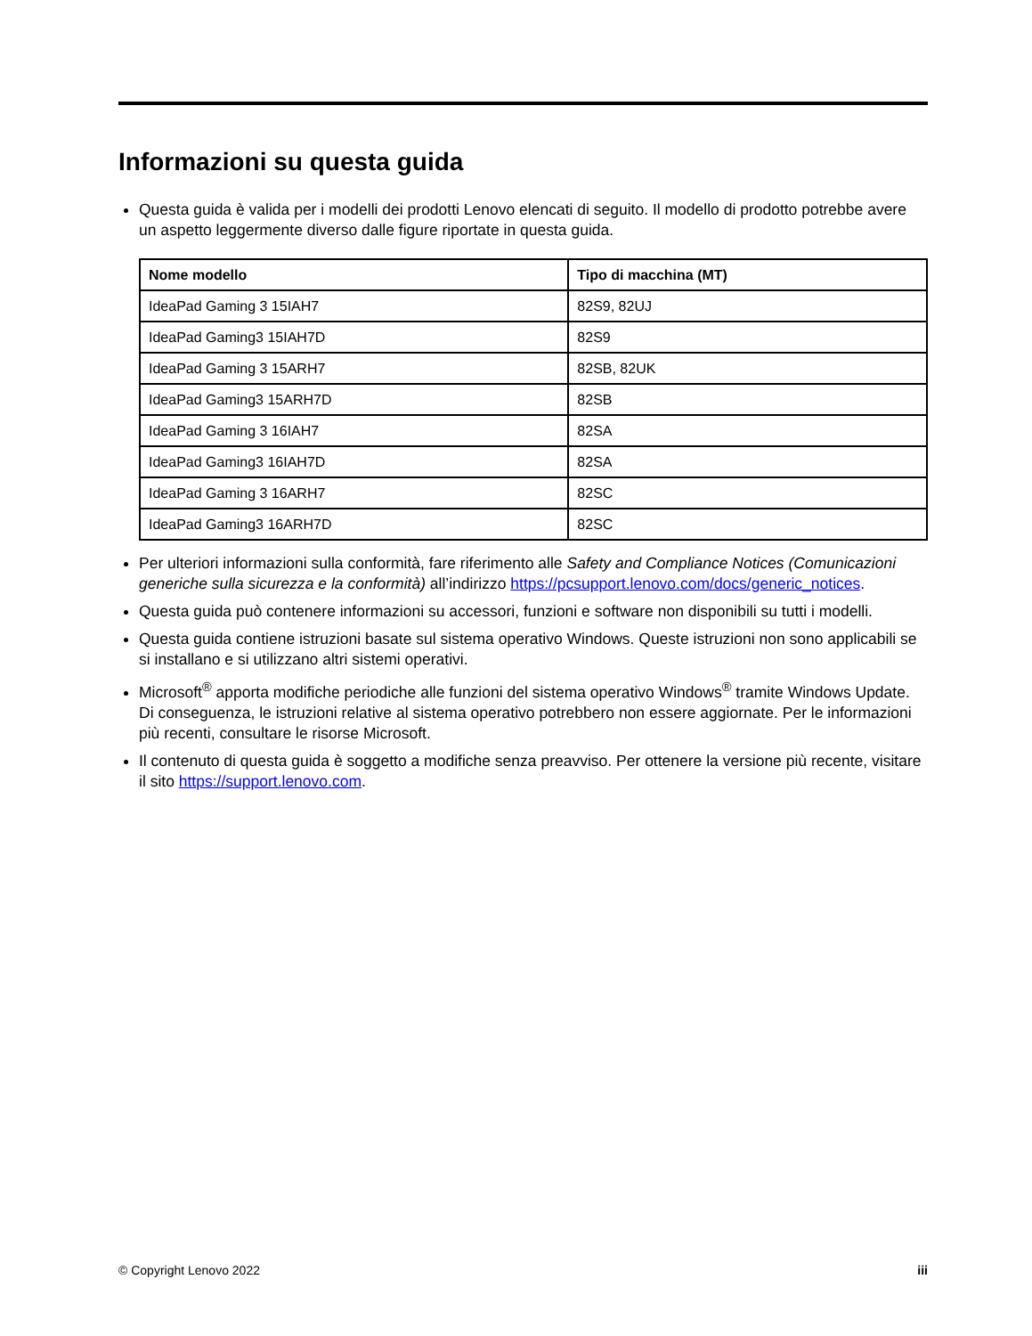Informazioni su questa guida
Questa guida è valida per i modelli dei prodotti Lenovo elencati di seguito. Il modello di prodotto potrebbe avere un aspetto leggermente diverso dalle figure riportate in questa guida.
| Nome modello | Tipo di macchina (MT) |
| --- | --- |
| IdeaPad Gaming 3 15IAH7 | 82S9, 82UJ |
| IdeaPad Gaming3 15IAH7D | 82S9 |
| IdeaPad Gaming 3 15ARH7 | 82SB, 82UK |
| IdeaPad Gaming3 15ARH7D | 82SB |
| IdeaPad Gaming 3 16IAH7 | 82SA |
| IdeaPad Gaming3 16IAH7D | 82SA |
| IdeaPad Gaming 3 16ARH7 | 82SC |
| IdeaPad Gaming3 16ARH7D | 82SC |
Per ulteriori informazioni sulla conformità, fare riferimento alle Safety and Compliance Notices (Comunicazioni generiche sulla sicurezza e la conformità) all’indirizzo https://pcsupport.lenovo.com/docs/generic_notices.
Questa guida può contenere informazioni su accessori, funzioni e software non disponibili su tutti i modelli.
Questa guida contiene istruzioni basate sul sistema operativo Windows. Queste istruzioni non sono applicabili se si installano e si utilizzano altri sistemi operativi.
Microsoft<sup>®</sup> apporta modifiche periodiche alle funzioni del sistema operativo Windows<sup>®</sup> tramite Windows Update. Di conseguenza, le istruzioni relative al sistema operativo potrebbero non essere aggiornate. Per le informazioni più recenti, consultare le risorse Microsoft.
Il contenuto di questa guida è soggetto a modifiche senza preavviso. Per ottenere la versione più recente, visitare il sito https://support.lenovo.com.
© Copyright Lenovo 2022 iii